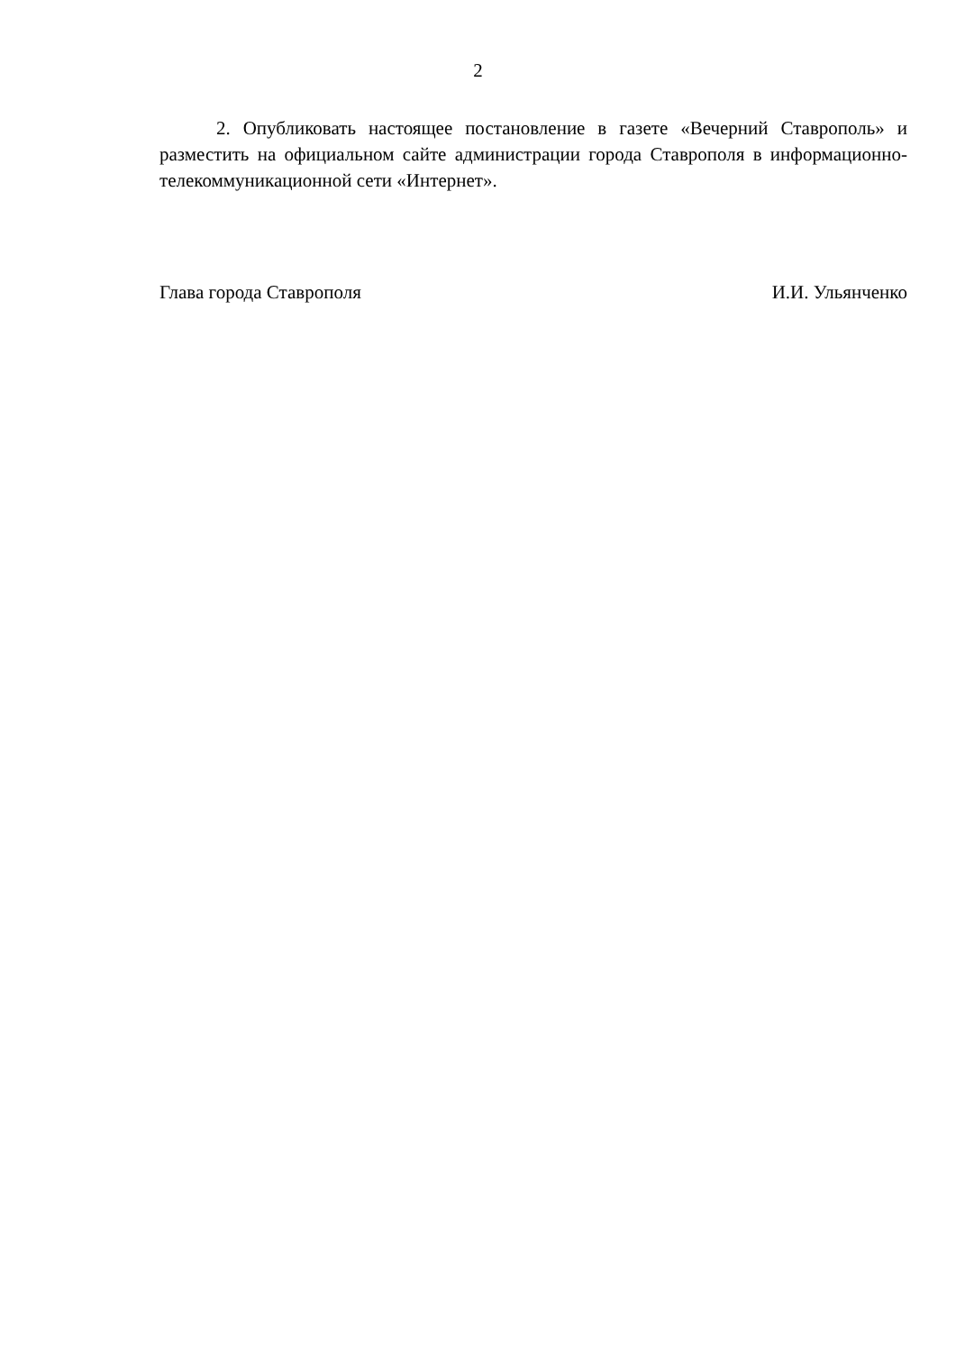2
2. Опубликовать настоящее постановление в газете «Вечерний Ставрополь» и разместить на официальном сайте администрации города Ставрополя в информационно-телекоммуникационной сети «Интернет».
Глава города Ставрополя И.И. Ульянченко